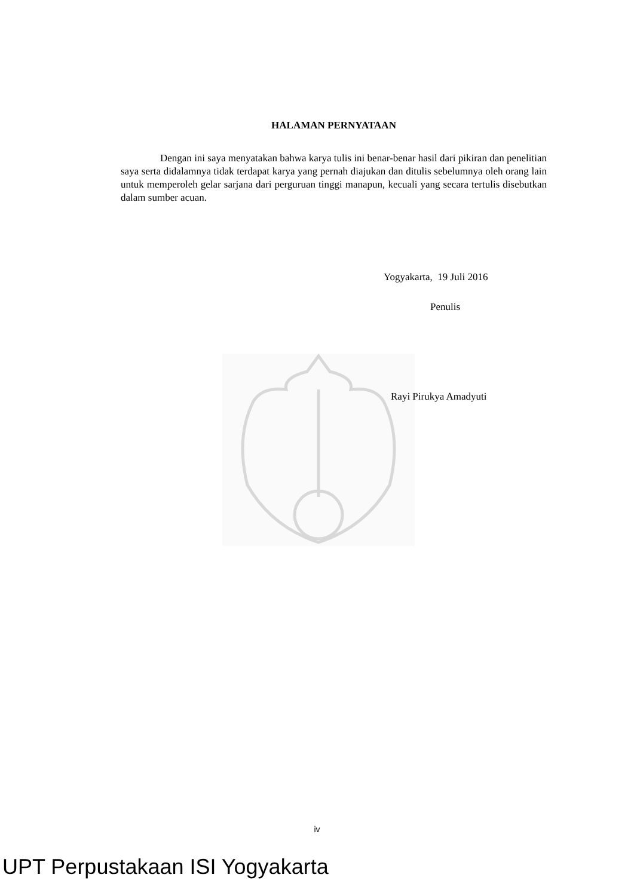HALAMAN PERNYATAAN
Dengan ini saya menyatakan bahwa karya tulis ini benar-benar hasil dari pikiran dan penelitian saya serta didalamnya tidak terdapat karya yang pernah diajukan dan ditulis sebelumnya oleh orang lain untuk memperoleh gelar sarjana dari perguruan tinggi manapun, kecuali yang secara tertulis disebutkan dalam sumber acuan.
Yogyakarta, 19 Juli 2016
Penulis
Rayi Pirukya Amadyuti
iv
UPT Perpustakaan ISI Yogyakarta